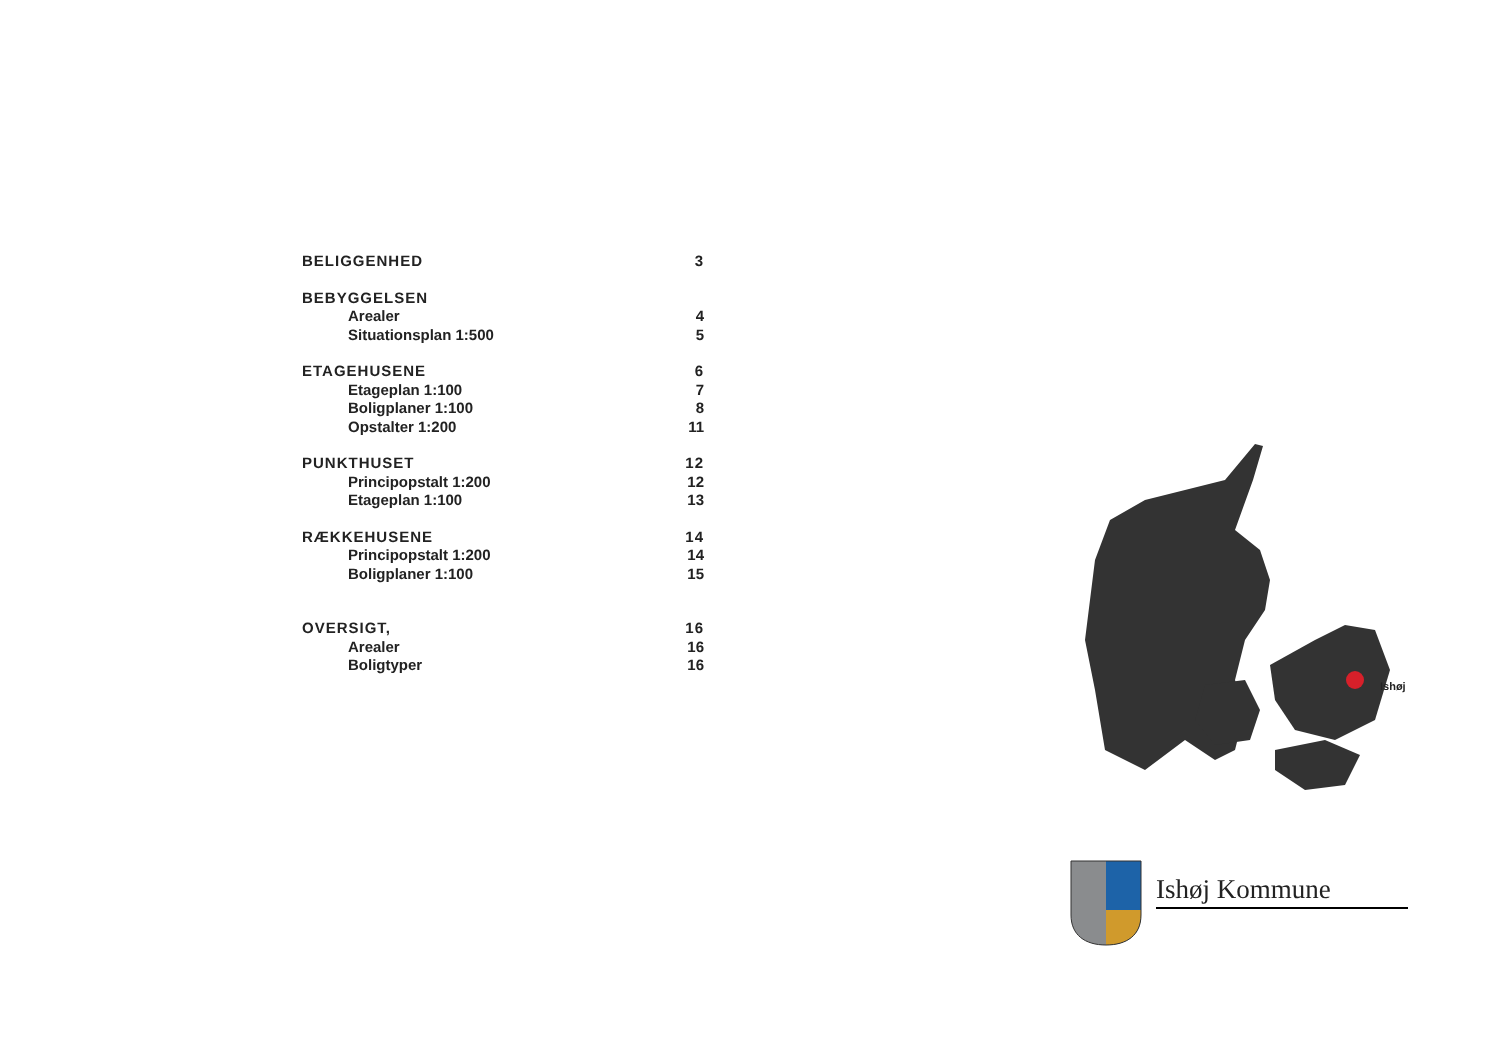BELIGGENHED 3
BEBYGGELSEN
Arealer 4
Situationsplan 1:500 5
ETAGEHUSENE 6
Etageplan 1:100 7
Boligplaner 1:100 8
Opstalter 1:200 11
PUNKTHUSET 12
Principopstalt 1:200 12
Etageplan 1:100 13
RÆKKEHUSENE 14
Principopstalt 1:200 14
Boligplaner 1:100 15
OVERSIGT, 16
Arealer 16
Boligtyper 16
Ishøj
Ishøj Kommune